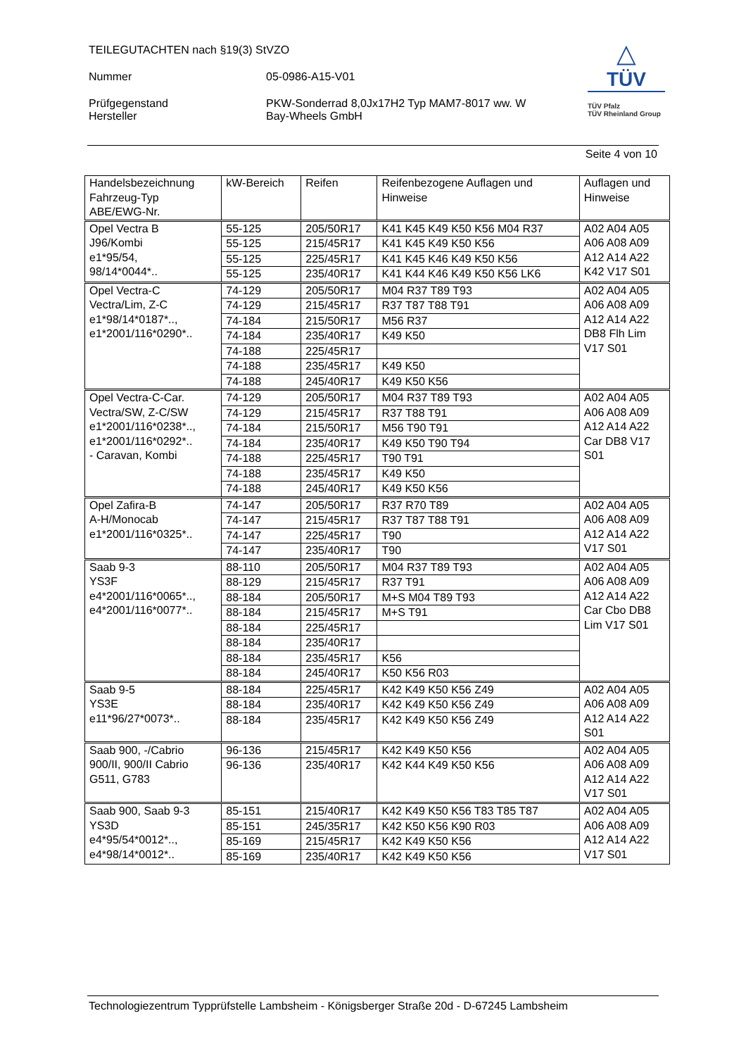TEILEGUTACHTEN nach §19(3) StVZO
Nummer 05-0986-A15-V01
Prüfgegenstand PKW-Sonderrad 8,0Jx17H2 Typ MAM7-8017 ww. W
Hersteller Bay-Wheels GmbH
△
TÜV
TÜV Pfalz
TÜV Rheinland Group
Seite 4 von 10
| Handelsbezeichnung Fahrzeug-Typ ABE/EWG-Nr. | kW-Bereich | Reifen | Reifenbezogene Auflagen und Hinweise | Auflagen und Hinweise |
| --- | --- | --- | --- | --- |
| Opel Vectra B J96/Kombi e1*95/54, 98/14*0044*.. | 55-125 | 205/50R17 | K41 K45 K49 K50 K56 M04 R37 | A02 A04 A05 A06 A08 A09 A12 A14 A22 K42 V17 S01 |
| | 55-125 | 215/45R17 | K41 K45 K49 K50 K56 | |
| | 55-125 | 225/45R17 | K41 K45 K46 K49 K50 K56 | |
| | 55-125 | 235/40R17 | K41 K44 K46 K49 K50 K56 LK6 | |
| Opel Vectra-C Vectra/Lim, Z-C e1*98/14*0187*.., e1*2001/116*0290*.. | 74-129 | 205/50R17 | M04 R37 T89 T93 | A02 A04 A05 A06 A08 A09 A12 A14 A22 DB8 Flh Lim V17 S01 |
| | 74-129 | 215/45R17 | R37 T87 T88 T91 | |
| | 74-184 | 215/50R17 | M56 R37 | |
| | 74-184 | 235/40R17 | K49 K50 | |
| | 74-188 | 225/45R17 | | |
| | 74-188 | 235/45R17 | K49 K50 | |
| | 74-188 | 245/40R17 | K49 K50 K56 | |
| Opel Vectra-C-Car. Vectra/SW, Z-C/SW e1*2001/116*0238*.., e1*2001/116*0292*.. - Caravan, Kombi | 74-129 | 205/50R17 | M04 R37 T89 T93 | A02 A04 A05 A06 A08 A09 A12 A14 A22 Car DB8 V17 S01 |
| | 74-129 | 215/45R17 | R37 T88 T91 | |
| | 74-184 | 215/50R17 | M56 T90 T91 | |
| | 74-184 | 235/40R17 | K49 K50 T90 T94 | |
| | 74-188 | 225/45R17 | T90 T91 | |
| | 74-188 | 235/45R17 | K49 K50 | |
| | 74-188 | 245/40R17 | K49 K50 K56 | |
| Opel Zafira-B A-H/Monocab e1*2001/116*0325*.. | 74-147 | 205/50R17 | R37 R70 T89 | A02 A04 A05 A06 A08 A09 A12 A14 A22 V17 S01 |
| | 74-147 | 215/45R17 | R37 T87 T88 T91 | |
| | 74-147 | 225/45R17 | T90 | |
| | 74-147 | 235/40R17 | T90 | |
| Saab 9-3 YS3F e4*2001/116*0065*.., e4*2001/116*0077*.. | 88-110 | 205/50R17 | M04 R37 T89 T93 | A02 A04 A05 A06 A08 A09 A12 A14 A22 Car Cbo DB8 Lim V17 S01 |
| | 88-129 | 215/45R17 | R37 T91 | |
| | 88-184 | 205/50R17 | M+S M04 T89 T93 | |
| | 88-184 | 215/45R17 | M+S T91 | |
| | 88-184 | 225/45R17 | | |
| | 88-184 | 235/40R17 | | |
| | 88-184 | 235/45R17 | K56 | |
| | 88-184 | 245/40R17 | K50 K56 R03 | |
| Saab 9-5 YS3E e11*96/27*0073*.. | 88-184 | 225/45R17 | K42 K49 K50 K56 Z49 | A02 A04 A05 A06 A08 A09 A12 A14 A22 S01 |
| | 88-184 | 235/40R17 | K42 K49 K50 K56 Z49 | |
| | 88-184 | 235/45R17 | K42 K49 K50 K56 Z49 | |
| Saab 900, -/Cabrio 900/II, 900/II Cabrio G511, G783 | 96-136 | 215/45R17 | K42 K49 K50 K56 | A02 A04 A05 A06 A08 A09 A12 A14 A22 V17 S01 |
| | 96-136 | 235/40R17 | K42 K44 K49 K50 K56 | |
| Saab 900, Saab 9-3 YS3D e4*95/54*0012*.., e4*98/14*0012*.. | 85-151 | 215/40R17 | K42 K49 K50 K56 T83 T85 T87 | A02 A04 A05 A06 A08 A09 A12 A14 A22 V17 S01 |
| | 85-151 | 245/35R17 | K42 K50 K56 K90 R03 | |
| | 85-169 | 215/45R17 | K42 K49 K50 K56 | |
| | 85-169 | 235/40R17 | K42 K49 K50 K56 | |
Technologiezentrum Typprüfstelle Lambsheim - Königsberger Straße 20d - D-67245 Lambsheim